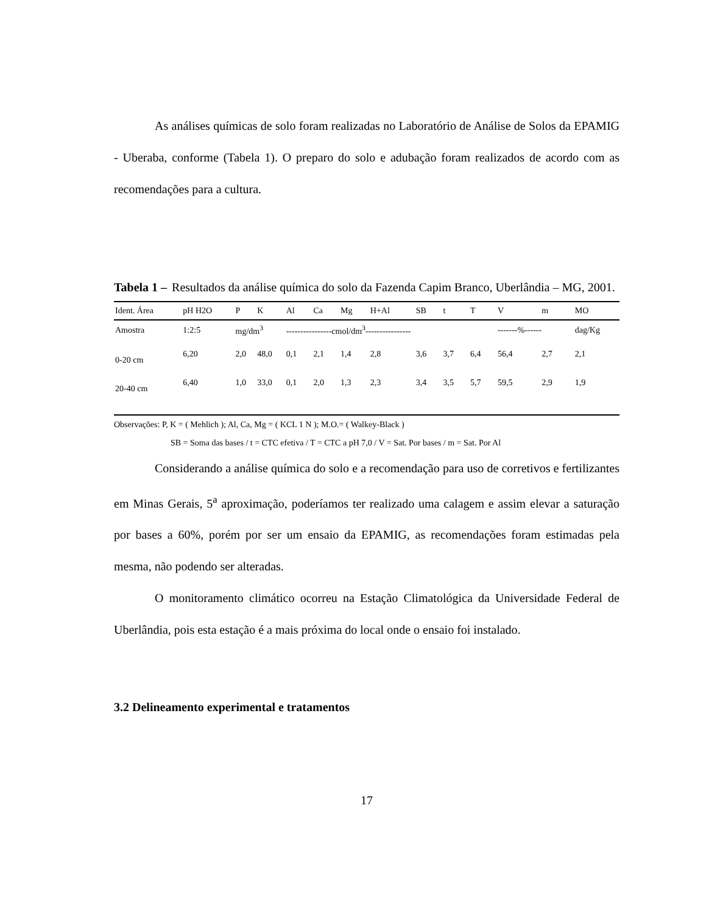As análises químicas de solo foram realizadas no Laboratório de Análise de Solos da EPAMIG - Uberaba, conforme (Tabela 1). O preparo do solo e adubação foram realizados de acordo com as recomendações para a cultura.
Tabela 1 – Resultados da análise química do solo da Fazenda Capim Branco, Uberlândia – MG, 2001.
| Ident. Área | pH H2O | P | K | Al | Ca | Mg | H+Al | SB | t | T | V | m | MO |
| --- | --- | --- | --- | --- | --- | --- | --- | --- | --- | --- | --- | --- | --- |
| Amostra | 1:2:5 | mg/dm<sup>3</sup> | | ----------------cmol/dm<sup>3</sup>---------------- | | | | | | | -------%------ | | dag/Kg |
| 0-20 cm | 6,20 | 2,0 | 48,0 | 0,1 | 2,1 | 1,4 | 2,8 | 3,6 | 3,7 | 6,4 | 56,4 | 2,7 | 2,1 |
| 20-40 cm | 6,40 | 1,0 | 33,0 | 0,1 | 2,0 | 1,3 | 2,3 | 3,4 | 3,5 | 5,7 | 59,5 | 2,9 | 1,9 |
Observações: P, K = ( Mehlich ); Al, Ca, Mg = ( KCL 1 N ); M.O.= ( Walkey-Black )
SB = Soma das bases / t = CTC efetiva / T = CTC a pH 7,0 / V = Sat. Por bases / m = Sat. Por Al
Considerando a análise química do solo e a recomendação para uso de corretivos e fertilizantes em Minas Gerais, 5<sup>a</sup> aproximação, poderíamos ter realizado uma calagem e assim elevar a saturação por bases a 60%, porém por ser um ensaio da EPAMIG, as recomendações foram estimadas pela mesma, não podendo ser alteradas.
O monitoramento climático ocorreu na Estação Climatológica da Universidade Federal de Uberlândia, pois esta estação é a mais próxima do local onde o ensaio foi instalado.
3.2 Delineamento experimental e tratamentos
17